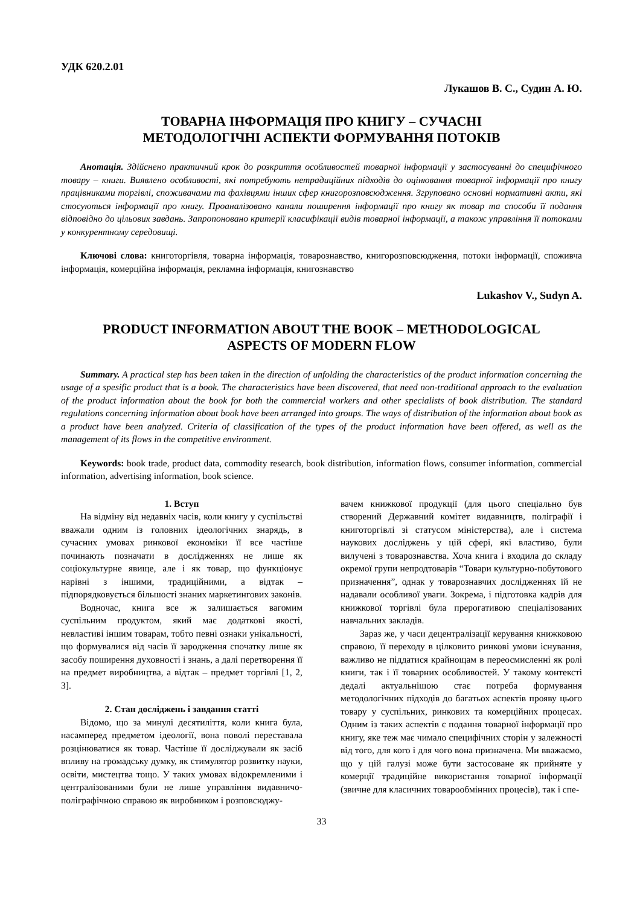УДК 620.2.01
Лукашов В. С., Судин А. Ю.
ТОВАРНА ІНФОРМАЦІЯ ПРО КНИГУ – СУЧАСНІ
МЕТОДОЛОГІЧНІ АСПЕКТИ ФОРМУВАННЯ ПОТОКІВ
Анотація. Здійснено практичний крок до розкриття особливостей товарної інформації у застосуванні до специфічного товару – книги. Виявлено особливості, які потребують нетрадиційних підходів до оціню­вання товарної інформації про книгу працівниками торгівлі, споживачами та фахівцями інших сфер книго­розповсюдження. Згруповано основні нормативні акти, які стосуються інформації про книгу. Проана­лізовано канали поширення інформації про книгу як товар та способи її подання відповідно до цільових зав­дань. Запропоновано критерії класифікації видів товарної інформації, а також управління її потоками у конкурентному середовищі.
Ключові слова: книготоргівля, товарна інформація, товарознавство, книгорозповсюдження, потоки інформації, споживча інформація, комерційна інформація, рекламна інформація, книгознавство
Lukashov V., Sudyn A.
PRODUCT INFORMATION ABOUT THE BOOK – METHODOLOGICAL
ASPECTS OF MODERN FLOW
Summary. A practical step has been taken in the direction of unfolding the characteristics of the product information concerning the usage of a spesific product that is a book. The characteristics have been discovered, that need non-traditional approach to the evaluation of the product information about the book for both the commercial workers and other specialists of book distribution. The standard regulations concerning information about book have been arranged into groups. The ways of distribution of the information about book as a product have been analyzed. Criteria of classification of the types of the product information have been offered, as well as the management of its flows in the competitive environment.
Keywords: book trade, product data, commodity research, book distribution, information flows, consumer information, commercial information, advertising information, book science.
1. Вступ
На відміну від недавніх часів, коли книгу у суспільстві вважали одним із головних ідеологіч­них знарядь, в сучасних умовах ринкової економіки її все частіше починають позначати в дослідженнях не лише як соціокультурне явище, але і як товар, що функціонує нарівні з іншими, традиційними, а відтак – підпорядковується більшості знаних мар­кетингових законів.
Водночас, книга все ж залишається вагомим суспільним продуктом, який має додаткові якості, невластиві іншим товарам, тобто певні ознаки уні­кальності, що формувалися від часів її зародження спочатку лише як засобу поширення духовності і знань, а далі перетворення її на предмет виробниц­тва, а відтак – предмет торгівлі [1, 2, 3].
2. Стан досліджень і завдання статті
Відомо, що за минулі десятиліття, коли книга була, насамперед предметом ідеології, вона поволі переставала розцінюватися як товар. Частіше її дос­ліджували як засіб впливу на громадську думку, як стимулятор розвитку науки, освіти, мистецтва то­що. У таких умовах відокремленими і централізо­ваними були не лише управління видавничо-полі­графічною справою як виробником і розповсюджу-
вачем книжкової продукції (для цього спеціально був створений Державний комітет видавництв, поліграфії і книготоргівлі зі статусом міністерства), але і система наукових досліджень у цій сфері, які властиво, були вилучені з товарознавства. Хоча книга і входила до складу окремої групи непрод­товарів “Товари культурно-побутового призначен­ня”, однак у товарознавчих дослідженнях їй не надавали особливої уваги. Зокрема, і підготовка кадрів для книжкової торгівлі була прерогативою спеціалізованих навчальних закладів.
Зараз же, у часи децентралізації керування книж­ковою справою, її переходу в цілковито ринкові умови існування, важливо не піддатися крайнощам в переосмисленні як ролі книги, так і її товарних особливостей. У такому контексті дедалі актуаль­нішою стає потреба формування методологічних підходів до багатьох аспектів прояву цього товару у суспільних, ринкових та комерційних процесах. Одним із таких аспектів є подання товарної інфор­мації про книгу, яке теж має чимало специфічних сторін у залежності від того, для кого і для чого вона призначена. Ми вважаємо, що у цій галузі може бути застосоване як прийняте у комерції тра­диційне використання товарної інформації (звичне для класичних товарообмінних процесів), так і спе-
33